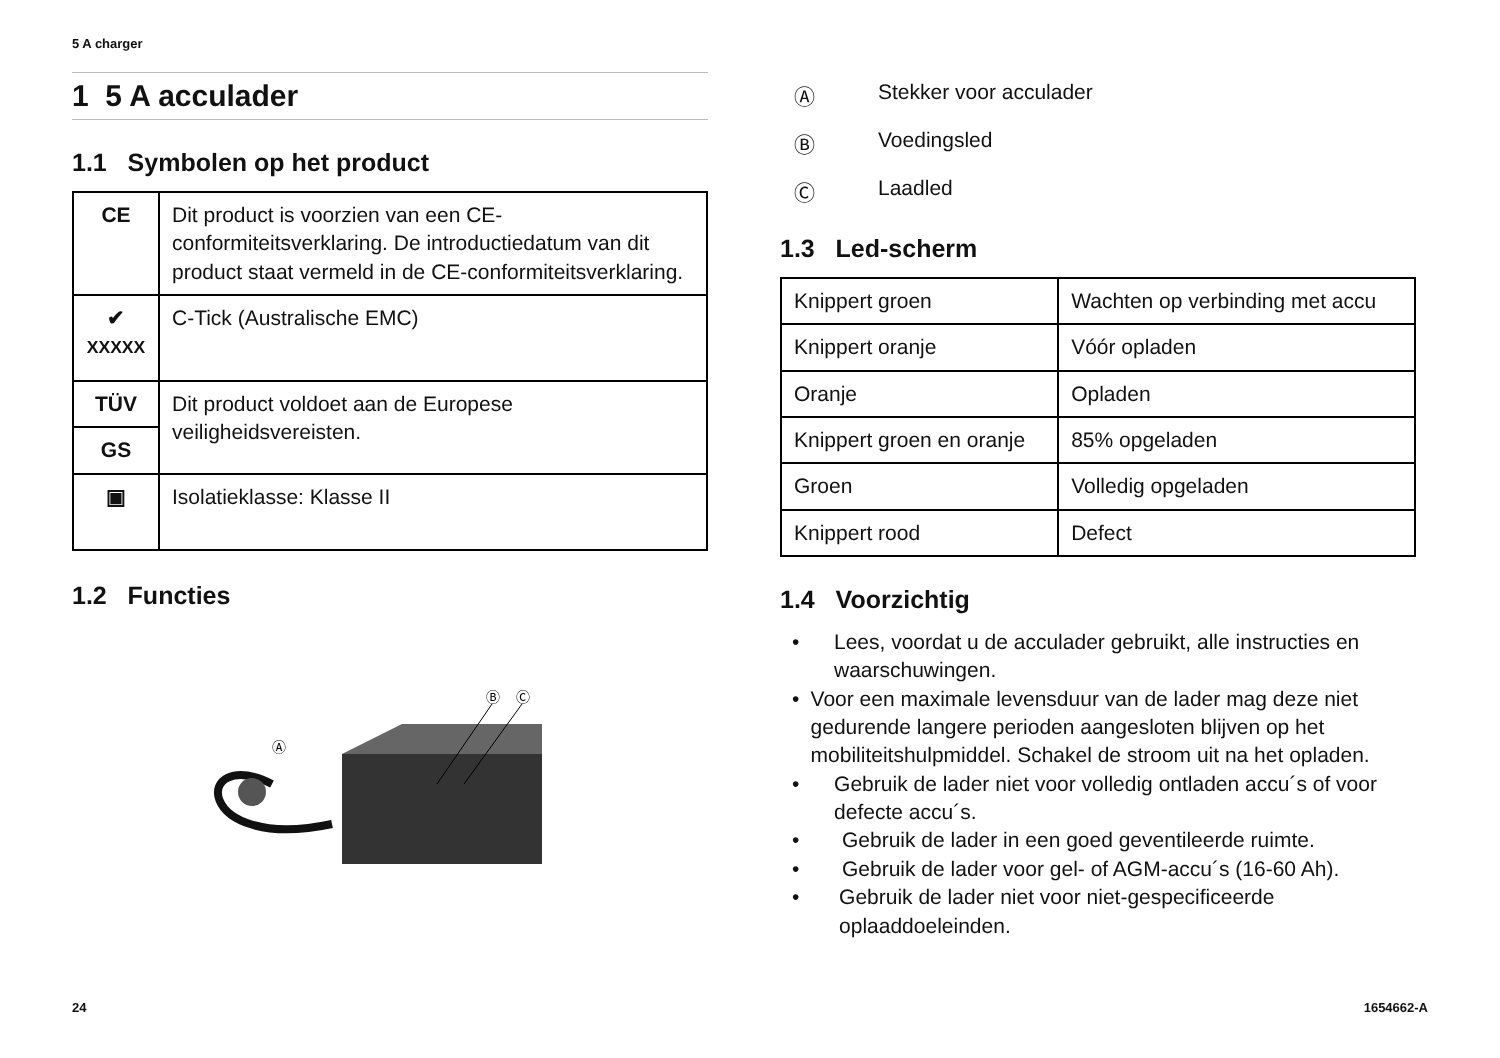5 A charger
1 5 A acculader
1.1 Symbolen op het product
| CE | Dit product is voorzien van een CE-conformiteitsverklaring. De introductiedatum van dit product staat vermeld in de CE-conformiteitsverklaring. |
| ✔ XXXXX | C-Tick (Australische EMC) |
| TÜV | Dit product voldoet aan de Europese veiligheidsvereisten. |
| GS | |
| ▣ | Isolatieklasse: Klasse II |
1.2 Functies
Ⓐ
Ⓑ
Ⓒ
Ⓐ Stekker voor acculader
Ⓑ Voedingsled
Ⓒ Laadled
1.3 Led-scherm
| Knippert groen | Wachten op verbinding met accu |
| Knippert oranje | Vóór opladen |
| Oranje | Opladen |
| Knippert groen en oranje | 85% opgeladen |
| Groen | Volledig opgeladen |
| Knippert rood | Defect |
1.4 Voorzichtig
• Lees, voordat u de acculader gebruikt, alle instructies en waarschuwingen.
• Voor een maximale levensduur van de lader mag deze niet gedurende langere perioden aangesloten blijven op het mobiliteitshulpmiddel. Schakel de stroom uit na het opladen.
• Gebruik de lader niet voor volledig ontladen accu´s of voor defecte accu´s.
• Gebruik de lader in een goed geventileerde ruimte.
• Gebruik de lader voor gel- of AGM-accu´s (16-60 Ah).
• Gebruik de lader niet voor niet-gespecificeerde oplaaddoeleinden.
24 1654662-A